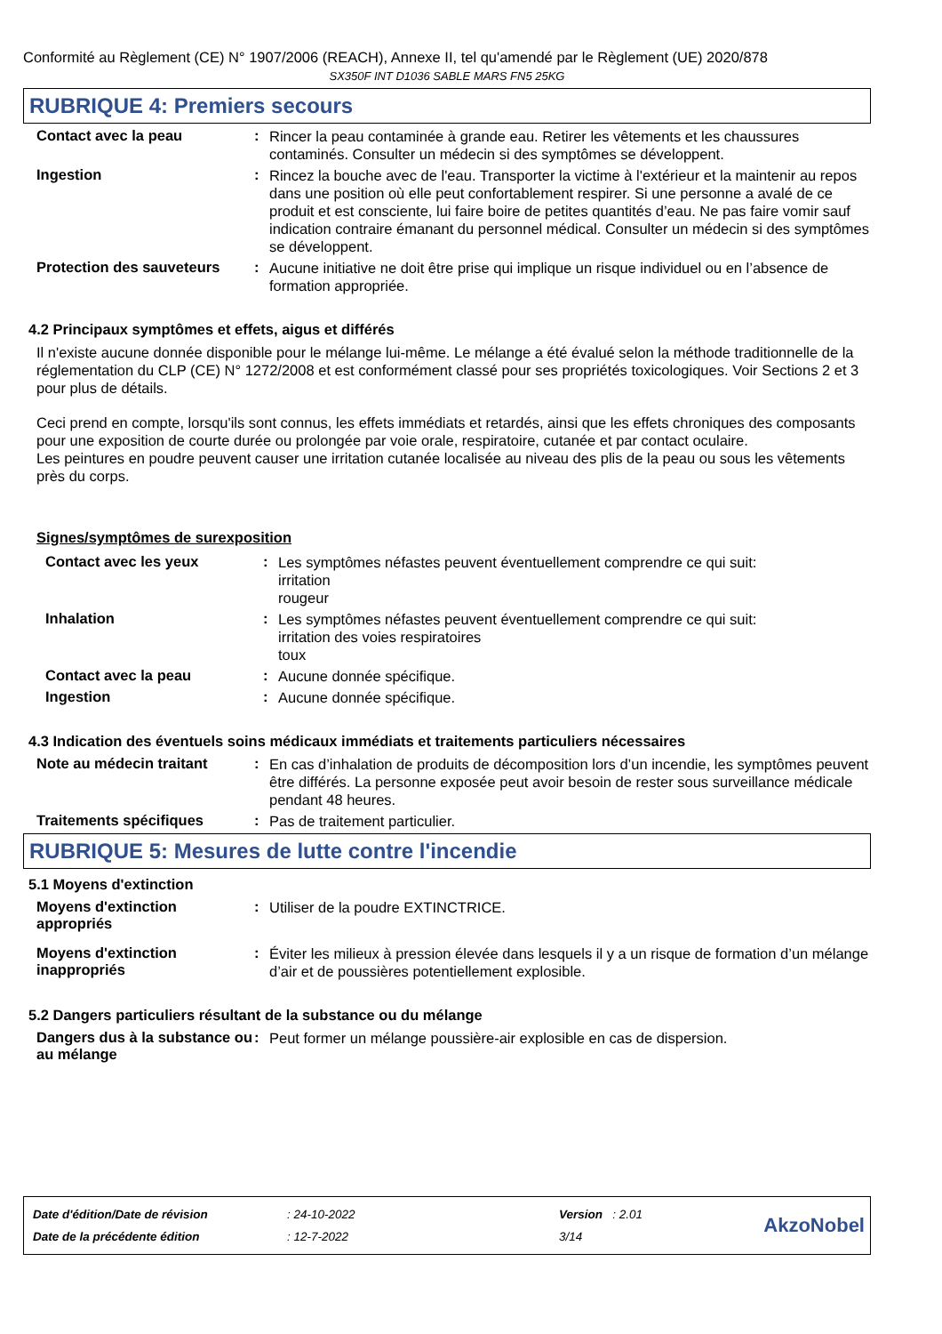Conformité au Règlement (CE) N° 1907/2006 (REACH), Annexe II, tel qu'amendé par le Règlement (UE) 2020/878
SX350F INT D1036 SABLE MARS FN5 25KG
RUBRIQUE 4: Premiers secours
Contact avec la peau :
Rincer la peau contaminée à grande eau. Retirer les vêtements et les chaussures contaminés. Consulter un médecin si des symptômes se développent.
Ingestion :
Rincez la bouche avec de l'eau. Transporter la victime à l'extérieur et la maintenir au repos dans une position où elle peut confortablement respirer. Si une personne a avalé de ce produit et est consciente, lui faire boire de petites quantités d’eau. Ne pas faire vomir sauf indication contraire émanant du personnel médical. Consulter un médecin si des symptômes se développent.
Protection des sauveteurs
:
Aucune initiative ne doit être prise qui implique un risque individuel ou en l’absence de formation appropriée.
4.2 Principaux symptômes et effets, aigus et différés
Il n'existe aucune donnée disponible pour le mélange lui-même. Le mélange a été évalué selon la méthode traditionnelle de la réglementation du CLP (CE) N° 1272/2008 et est conformément classé pour ses propriétés toxicologiques. Voir Sections 2 et 3 pour plus de détails.
Ceci prend en compte, lorsqu'ils sont connus, les effets immédiats et retardés, ainsi que les effets chroniques des composants pour une exposition de courte durée ou prolongée par voie orale, respiratoire, cutanée et par contact oculaire.
Les peintures en poudre peuvent causer une irritation cutanée localisée au niveau des plis de la peau ou sous les vêtements près du corps.
Signes/symptômes de surexposition
Contact avec les yeux :
Les symptômes néfastes peuvent éventuellement comprendre ce qui suit:
irritation
rougeur
Inhalation :
Les symptômes néfastes peuvent éventuellement comprendre ce qui suit:
irritation des voies respiratoires
toux
Contact avec la peau :
Aucune donnée spécifique.
Ingestion :
Aucune donnée spécifique.
4.3 Indication des éventuels soins médicaux immédiats et traitements particuliers nécessaires
Note au médecin traitant :
En cas d’inhalation de produits de décomposition lors d’un incendie, les symptômes peuvent être différés. La personne exposée peut avoir besoin de rester sous surveillance médicale pendant 48 heures.
Traitements spécifiques :
Pas de traitement particulier.
RUBRIQUE 5: Mesures de lutte contre l'incendie
5.1 Moyens d'extinction
Moyens d'extinction appropriés
:
Utiliser de la poudre EXTINCTRICE.
Moyens d'extinction inappropriés
:
Éviter les milieux à pression élevée dans lesquels il y a un risque de formation d’un mélange d’air et de poussières potentiellement explosible.
5.2 Dangers particuliers résultant de la substance ou du mélange
Dangers dus à la substance ou au mélange
:
Peut former un mélange poussière-air explosible en cas de dispersion.
| Date d'édition/Date de révision | : 24-10-2022 | Version : 2.01 |
| Date de la précédente édition | : 12-7-2022 | 3/14 |
AkzoNobel